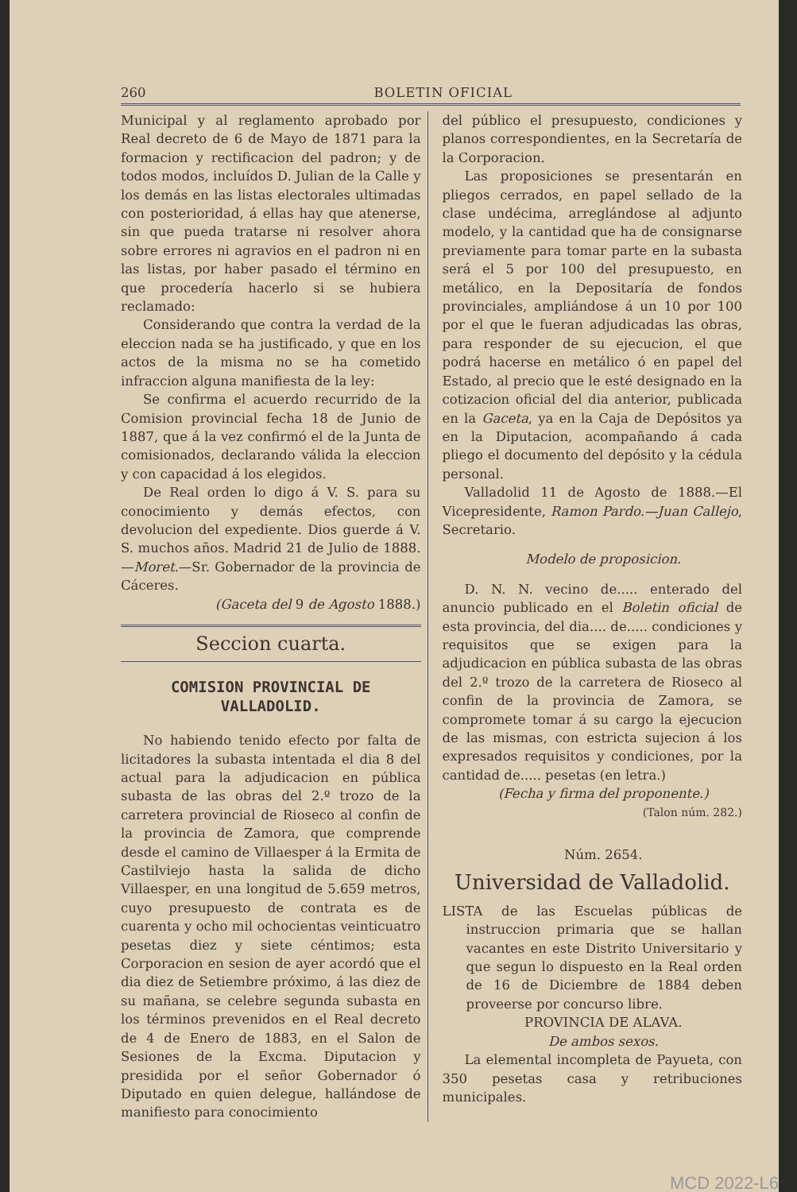260 BOLETIN OFICIAL
Municipal y al reglamento aprobado por Real decreto de 6 de Mayo de 1871 para la formacion y rectificacion del padron; y de todos modos, incluídos D. Julian de la Calle y los demás en las listas electorales ultimadas con posterioridad, á ellas hay que atenerse, sin que pueda tratarse ni resolver ahora sobre errores ni agravios en el padron ni en las listas, por haber pasado el término en que procedería hacerlo si se hubiera reclamado:
Considerando que contra la verdad de la eleccion nada se ha justificado, y que en los actos de la misma no se ha cometido infraccion alguna manifiesta de la ley:
Se confirma el acuerdo recurrido de la Comision provincial fecha 18 de Junio de 1887, que á la vez confirmó el de la Junta de comisionados, declarando válida la eleccion y con capacidad á los elegidos.
De Real orden lo digo á V. S. para su conocimiento y demás efectos, con devolucion del expediente. Dios guerde á V. S. muchos años. Madrid 21 de Julio de 1888.—Moret.—Sr. Gobernador de la provincia de Cáceres.
(Gaceta del 9 de Agosto 1888.)
Seccion cuarta.
COMISION PROVINCIAL DE VALLADOLID.
No habiendo tenido efecto por falta de licitadores la subasta intentada el dia 8 del actual para la adjudicacion en pública subasta de las obras del 2.º trozo de la carretera provincial de Rioseco al confin de la provincia de Zamora, que comprende desde el camino de Villaesper á la Ermita de Castilviejo hasta la salida de dicho Villaesper, en una longitud de 5.659 metros, cuyo presupuesto de contrata es de cuarenta y ocho mil ochocientas veinticuatro pesetas diez y siete céntimos; esta Corporacion en sesion de ayer acordó que el dia diez de Setiembre próximo, á las diez de su mañana, se celebre segunda subasta en los términos prevenidos en el Real decreto de 4 de Enero de 1883, en el Salon de Sesiones de la Excma. Diputacion y presidida por el señor Gobernador ó Diputado en quien delegue, hallándose de manifiesto para conocimiento
del público el presupuesto, condiciones y planos correspondientes, en la Secretaría de la Corporacion.
Las proposiciones se presentarán en pliegos cerrados, en papel sellado de la clase undécima, arreglándose al adjunto modelo, y la cantidad que ha de consignarse previamente para tomar parte en la subasta será el 5 por 100 del presupuesto, en metálico, en la Depositaría de fondos provinciales, ampliándose á un 10 por 100 por el que le fueran adjudicadas las obras, para responder de su ejecucion, el que podrá hacerse en metálico ó en papel del Estado, al precio que le esté designado en la cotizacion oficial del dia anterior, publicada en la Gaceta, ya en la Caja de Depósitos ya en la Diputacion, acompañando á cada pliego el documento del depósito y la cédula personal.
Valladolid 11 de Agosto de 1888.—El Vicepresidente, Ramon Pardo.—Juan Callejo, Secretario.
Modelo de proposicion.
D. N. N. vecino de..... enterado del anuncio publicado en el Boletin oficial de esta provincia, del dia.... de..... condiciones y requisitos que se exigen para la adjudicacion en pública subasta de las obras del 2.º trozo de la carretera de Rioseco al confin de la provincia de Zamora, se compromete tomar á su cargo la ejecucion de las mismas, con estricta sujecion á los expresados requisitos y condiciones, por la cantidad de..... pesetas (en letra.)
(Fecha y firma del proponente.)
(Talon núm. 282.)
Núm. 2654.
Universidad de Valladolid.
LISTA de las Escuelas públicas de instruccion primaria que se hallan vacantes en este Distrito Universitario y que segun lo dispuesto en la Real orden de 16 de Diciembre de 1884 deben proveerse por concurso libre.
PROVINCIA DE ALAVA.
De ambos sexos.
La elemental incompleta de Payueta, con 350 pesetas casa y retribuciones municipales.
MCD 2022-L6